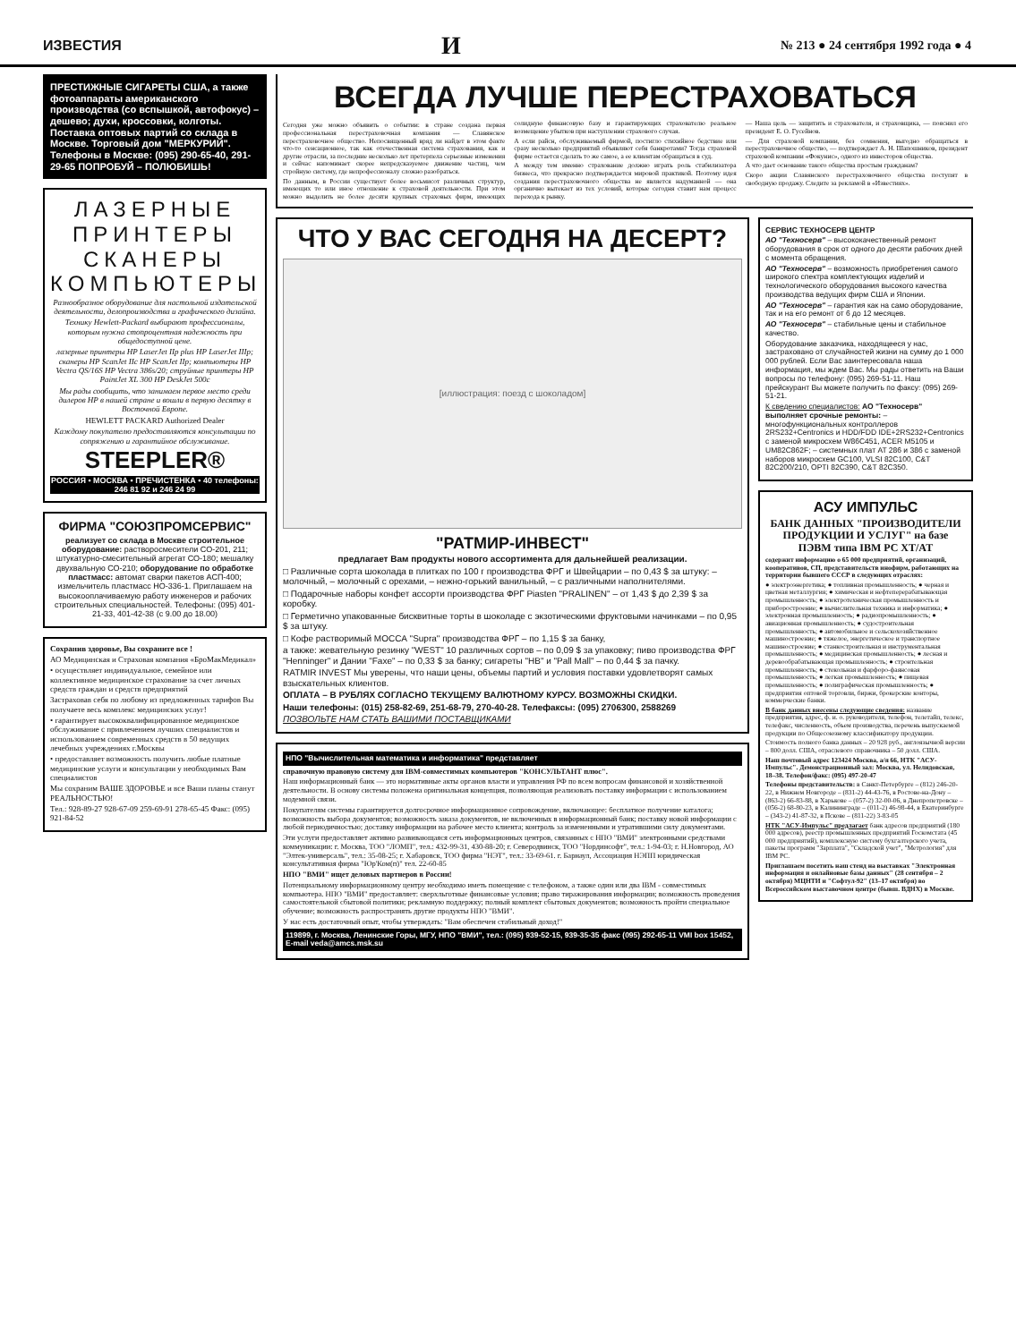ИЗВЕСТИЯ И № 213 ● 24 сентября 1992 года ● 4
ПРЕСТИЖНЫЕ СИГАРЕТЫ США, а также фотоаппараты американского производства (со вспышкой, автофокус) – дешево; духи, кроссовки, колготы. Поставка оптовых партий со склада в Москве. Торговый дом "МЕРКУРИЙ". Телефоны в Москве: (095) 290-65-40, 291-29-65 ПОПРОБУЙ – ПОЛЮБИШЬ!
ЛАЗЕРНЫЕ ПРИНТЕРЫ СКАНЕРЫ КОМПЬЮТЕРЫ
Разнообразное оборудование для настольной издательской деятельности, делопроизводства и графического дизайна.
Технику Hewlett-Packard выбирают профессионалы, которым нужна стопроцентная надежность при общедоступной цене.
лазерные принтеры HP LaserJet IIp plus HP LaserJet IIIp; сканеры HP ScanJet IIc HP ScanJet IIp; компьютеры HP Vectra QS/16S HP Vectra 386s/20; струйные принтеры HP PaintJet XL 300 HP DeskJet 500c
Мы рады сообщить, что занимаем первое место среди дилеров HP в нашей стране и вошли в первую десятку в Восточной Европе.
HEWLETT PACKARD Authorized Dealer
Каждому покупателю предоставляются консультации по сопряжению и гарантийное обслуживание.
STEEPLER®
РОССИЯ • МОСКВА • ПРЕЧИСТЕНКА • 40 телефоны: 246 81 92 и 246 24 99
ФИРМА "СОЮЗПРОМСЕРВИС"
реализует со склада в Москве строительное оборудование: растворосмесители СО-201, 211; штукатурно-смесительный агрегат СО-180; мешалку двухвальную СО-210; оборудование по обработке пластмасс: автомат сварки пакетов АСП-400; измельчитель пластмасс НО-336-1. Приглашаем на высокооплачиваемую работу инженеров и рабочих строительных специальностей. Телефоны: (095) 401-21-33, 401-42-38 (с 9.00 до 18.00)
Сохранив здоровье, Вы сохраните все !
АО Медицинская и Страховая компания «БроМакМедикал»
• осуществляет индивидуальное, семейное или коллективное медицинское страхование за счет личных средств граждан и средств предприятий
Застраховав себя по любому из предложенных тарифов Вы получаете весь комплекс медицинских услуг!
• гарантирует высококвалифицированное медицинское обслуживание с привлечением лучших специалистов и использованием современных средств в 50 ведущих лечебных учреждениях г.Москвы
• предоставляет возможность получить любые платные медицинские услуги и консультации у необходимых Вам специалистов
Мы сохраним ВАШЕ ЗДОРОВЬЕ и все Ваши планы станут РЕАЛЬНОСТЬЮ!
Тел.: 928-89-27 928-67-09 259-69-91 278-65-45 Факс: (095) 921-84-52
ВСЕГДА ЛУЧШЕ ПЕРЕСТРАХОВАТЬСЯ
Сегодня уже можно объявить о событии: в стране создана первая профессиональная перестраховочная компания — Славянское перестраховочное общество. Непосвященный вряд ли найдет в этом факте что-то сенсационное, так как отечественная система страхования, как и другие отрасли, за последние несколько лет претерпела серьезные изменения и сейчас напоминает скорее непредсказуемое движение частиц, чем стройную систему, где непрофессионалу сложно разобраться.
По данным, в России существует более восьмисот различных структур, имеющих то или иное отношение к страховой деятельности. При этом можно выделить не более десяти крупных страховых фирм, имеющих солидную финансовую базу и гарантирующих страхователю реальное возмещение убытков при наступлении страхового случая.
А если райсн, обслуживаемый фирмой, постигло стихийное бедствие или сразу несколько предприятий объявляют себя банкротами? Тогда страховой фирме остается сделать то же самое, а ее клиентам обращаться в суд.
А между тем именно страхование должно играть роль стабилизатора бизнеса, что прекрасно подтверждается мировой практикой. Поэтому идея создания перестраховочного общества не является надуманной — она органично вытекает из тех условий, которые сегодня ставит нам процесс перехода к рынку.
— Наша цель — защитить и страхователя, и страховщика, — пояснил его президент Е. О. Гусейнов.
— Для страховой компании, без сомнения, выгодно обращаться в перестраховочное общество, — подтверждает А. Н. Шапошников, президент страховой компании «Фокунис», одного из инвесторов общества.
А что дает основание такого общества простым гражданам?
Скоро акции Славянского перестраховочного общества поступят в свободную продажу. Следите за рекламой в «Известиях».
ЧТО У ВАС СЕГОДНЯ НА ДЕСЕРТ?
[иллюстрация: поезд с шоколадом]
"РАТМИР-ИНВЕСТ"
предлагает Вам продукты нового ассортимента для дальнейшей реализации.
□ Различные сорта шоколада в плитках по 100 г производства ФРГ и Швейцарии – по 0,43 $ за штуку: – молочный, – молочный с орехами, – нежно-горький ванильный, – с различными наполнителями.
□ Подарочные наборы конфет ассорти производства ФРГ Piasten "PRALINEN" – от 1,43 $ до 2,39 $ за коробку.
□ Герметично упакованные бисквитные торты в шоколаде с экзотическими фруктовыми начинками – по 0,95 $ за штуку.
□ Кофе растворимый МОССА "Supra" производства ФРГ – по 1,15 $ за банку,
а также: жевательную резинку "WEST" 10 различных сортов – по 0,09 $ за упаковку; пиво производства ФРГ "Henninger" и Дании "Faxe" – по 0,33 $ за банку; сигареты "HB" и "Pall Mall" – по 0,44 $ за пачку.
RATMIR INVEST Мы уверены, что наши цены, объемы партий и условия поставки удовлетворят самых взыскательных клиентов.
ОПЛАТА – В РУБЛЯХ СОГЛАСНО ТЕКУЩЕМУ ВАЛЮТНОМУ КУРСУ. ВОЗМОЖНЫ СКИДКИ.
Наши телефоны: (015) 258-82-69, 251-68-79, 270-40-28. Телефаксы: (095) 2706300, 2588269
ПОЗВОЛЬТЕ НАМ СТАТЬ ВАШИМИ ПОСТАВЩИКАМИ
НПО "Вычислительная математика и информатика" представляет
справочную правовую систему для IBM-совместимых компьютеров "КОНСУЛЬТАНТ плюс".
Наш информационный банк — это нормативные акты органов власти и управления РФ по всем вопросам финансовой и хозяйственной деятельности. В основу системы положена оригинальная концепция, позволяющая реализовать поставку информации с использованием модемной связи.
Покупателям системы гарантируется долгосрочное информационное сопровождение, включающее: бесплатное получение каталога; возможность выбора документов; возможность заказа документов, не включенных в информационный банк; поставку новой информации с любой периодичностью; доставку информации на рабочее место клиента; контроль за измененными и утратившими силу документами.
Эти услуги предоставляет активно развивающаяся сеть информационных центров, связанных с НПО "ВМИ" электронными средствами коммуникации: г. Москва, ТОО "ЛОМП", тел.: 432-99-31, 430-88-20; г. Северодвинск, ТОО "Нординсофт", тел.: 1-94-03; г. Н.Новгород, АО "Элтек-универсаль", тел.: 35-08-25; г. Хабаровск, ТОО фирма "НЭТ", тел.: 33-69-61. г. Барнаул, Ассоциация НЭПП юридическая консультативная фирма "Юр'Ком(п)" тел. 22-60-85
НПО "ВМИ" ищет деловых партнеров в России!
Потенциальному информационному центру необходимо иметь помещение с телефоном, а также один или два IBM - совместимых компьютера. НПО "ВМИ" предоставляет: сверхльготные финансовые условия; право тиражирования информации; возможность проведения самостоятельной сбытовой политики; рекламную поддержку; полный комплект сбытовых документов; возможность пройти специальное обучение; возможность распространять другие продукты НПО "ВМИ".
У нас есть достаточный опыт, чтобы утверждать: "Вам обеспечен стабильный доход!"
119899, г. Москва, Ленинские Горы, МГУ, НПО "ВМИ", тел.: (095) 939-52-15, 939-35-35 факс (095) 292-65-11 VMI box 15452, E-mail veda@amcs.msk.su
СЕРВИС ТЕХНОСЕРВ ЦЕНТР
АО "Техносерв" – высококачественный ремонт оборудования в срок от одного до десяти рабочих дней с момента обращения.
АО "Техносерв" – возможность приобретения самого широкого спектра комплектующих изделий и технологического оборудования высокого качества производства ведущих фирм США и Японии.
АО "Техносерв" – гарантия как на само оборудование, так и на его ремонт от 6 до 12 месяцев.
АО "Техносерв" – стабильные цены и стабильное качество.
Оборудование заказчика, находящееся у нас, застраховано от случайностей жизни на сумму до 1 000 000 рублей. Если Вас заинтересовала наша информация, мы ждем Вас. Мы рады ответить на Ваши вопросы по телефону: (095) 269-51-11. Наш прейскурант Вы можете получить по факсу: (095) 269-51-21.
К сведению специалистов: АО "Техносерв" выполняет срочные ремонты: – многофункциональных контроллеров 2RS232+Centronics и HDD/FDD IDE+2RS232+Centronics с заменой микросхем W86C451, ACER M5105 и UM82C862F; – системных плат AT 286 и 386 с заменой наборов микросхем GC100, VLSI 82C100, C&T 82C200/210, OPTI 82C390, C&T 82C350.
АСУ ИМПУЛЬС
БАНК ДАННЫХ "ПРОИЗВОДИТЕЛИ ПРОДУКЦИИ И УСЛУГ" на базе ПЭВМ типа IBM PC XT/AT
содержит информацию о 65 000 предприятий, организаций, кооперативов, СП, представительств инофирм, работающих на территории бывшего СССР в следующих отраслях:
● электроэнергетика; ● топливная промышленность; ● черная и цветная металлургия; ● химическая и нефтеперерабатывающая промышленность; ● электротехническая промышленность и приборостроение; ● вычислительная техника и информатика; ● электронная промышленность; ● радиопромышленность; ● авиационная промышленность; ● судостроительная промышленность; ● автомобильное и сельскохозяйственное машиностроение; ● тяжелое, энергетическое и транспортное машиностроение; ● станкостроительная и инструментальная промышленность; ● медицинская промышленность; ● лесная и деревообрабатывающая промышленность; ● строительная промышленность; ● стекольная и фарфоро-фаянсовая промышленность; ● легкая промышленность; ● пищевая промышленность; ● полиграфическая промышленность; ● предприятия оптовой торговли, биржи, брокерские конторы, коммерческие банки.
В банк данных внесены следующие сведения: название предприятия, адрес, ф. и. о. руководителя, телефон, телетайп, телекс, телефакс, численность, объем производства, перечень выпускаемой продукции по Общесоюзному классификатору продукции.
Стоимость полного банка данных – 20 928 руб., англоязычной версии – 800 долл. США, отраслевого справочника – 50 долл. США.
Наш почтовый адрес 123424 Москва, а/я 66, НТК "АСУ-Импульс". Демонстрационный зал: Москва, ул. Нелидовская, 18–38. Телефон/факс: (095) 497-20-47
Телефоны представительств: в Санкт-Петербурге – (812) 246-20-22, в Нижнем Новгороде – (831-2) 44-43-76, в Ростове-на-Дону – (863-2) 66-83-88, в Харькове – (057-2) 32-00-06, в Днепропетровске – (056-2) 68-80-23, в Калининграде – (011-2) 46-98-44, в Екатеринбурге – (343-2) 41-87-32, в Пскове – (811-22) 3-83-05
НТК "АСУ-Импульс" предлагает банк адресов предприятий (180 000 адресов), реестр промышленных предприятий Госкомстата (45 000 предприятий), комплексную систему бухгалтерского учета, пакеты программ "Зарплата", "Складской учет", "Метрология" для IBM PC.
Приглашаем посетить наш стенд на выставках "Электронная информация и онлайновые базы данных" (28 сентября – 2 октября) МЦНТИ и "Софтул-92" (13–17 октября) во Всероссийском выставочном центре (бывш. ВДНХ) в Москве.